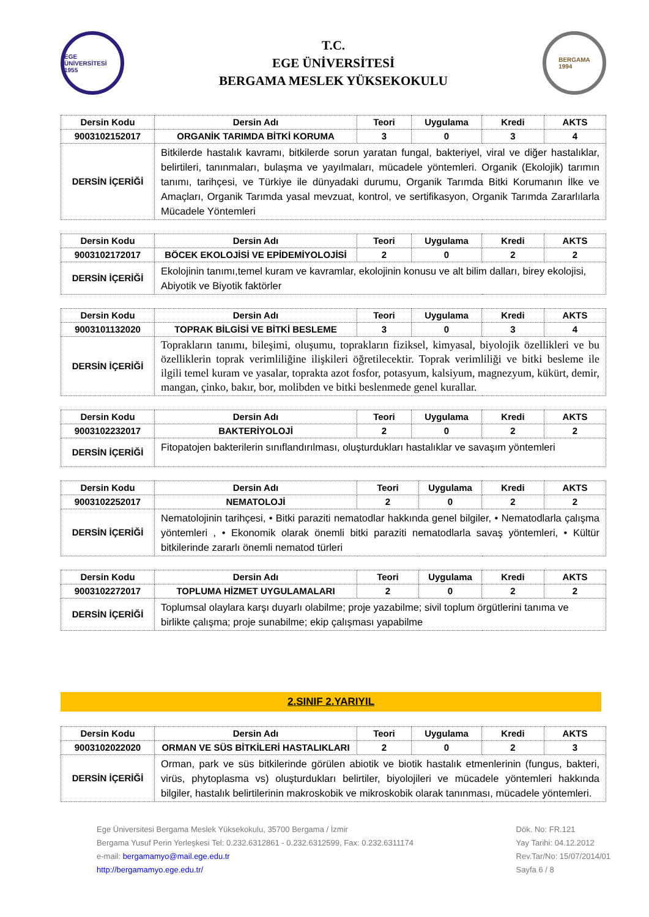EGE ÜNİVERSİTESİ 1955
T.C.
EGE ÜNİVERSİTESİ
BERGAMA MESLEK YÜKSEKOKULU
BERGAMA
1994
| Dersin Kodu | Dersin Adı | Teori | Uygulama | Kredi | AKTS |
| --- | --- | --- | --- | --- | --- |
| 9003102152017 | ORGANİK TARIMDA BİTKİ KORUMA | 3 | 0 | 3 | 4 |
| DERSİN İÇERİĞİ | Bitkilerde hastalık kavramı, bitkilerde sorun yaratan fungal, bakteriyel, viral ve diğer hastalıklar, belirtileri, tanınmaları, bulaşma ve yayılmaları, mücadele yöntemleri. Organik (Ekolojik) tarımın tanımı, tarihçesi, ve Türkiye ile dünyadaki durumu, Organik Tarımda Bitki Korumanın İlke ve Amaçları, Organik Tarımda yasal mevzuat, kontrol, ve sertifikasyon, Organik Tarımda Zararlılarla Mücadele Yöntemleri | | | | |
| Dersin Kodu | Dersin Adı | Teori | Uygulama | Kredi | AKTS |
| --- | --- | --- | --- | --- | --- |
| 9003102172017 | BÖCEK EKOLOJİSİ VE EPİDEMİYOLOJİSİ | 2 | 0 | 2 | 2 |
| DERSİN İÇERİĞİ | Ekolojinin tanımı,temel kuram ve kavramlar, ekolojinin konusu ve alt bilim dalları, birey ekolojisi, Abiyotik ve Biyotik faktörler | | | | |
| Dersin Kodu | Dersin Adı | Teori | Uygulama | Kredi | AKTS |
| --- | --- | --- | --- | --- | --- |
| 9003101132020 | TOPRAK BİLGİSİ VE BİTKİ BESLEME | 3 | 0 | 3 | 4 |
| DERSİN İÇERİĞİ | Toprakların tanımı, bileşimi, oluşumu, toprakların fiziksel, kimyasal, biyolojik özellikleri ve bu özelliklerin toprak verimliliğine ilişkileri öğretilecektir. Toprak verimliliği ve bitki besleme ile ilgili temel kuram ve yasalar, toprakta azot fosfor, potasyum, kalsiyum, magnezyum, kükürt, demir, mangan, çinko, bakır, bor, molibden ve bitki beslenmede genel kurallar. | | | | |
| Dersin Kodu | Dersin Adı | Teori | Uygulama | Kredi | AKTS |
| --- | --- | --- | --- | --- | --- |
| 9003102232017 | BAKTERİYOLOJİ | 2 | 0 | 2 | 2 |
| DERSİN İÇERİĞİ | Fitopatojen bakterilerin sınıflandırılması, oluşturdukları hastalıklar ve savaşım yöntemleri | | | | |
| Dersin Kodu | Dersin Adı | Teori | Uygulama | Kredi | AKTS |
| --- | --- | --- | --- | --- | --- |
| 9003102252017 | NEMATOLOJİ | 2 | 0 | 2 | 2 |
| DERSİN İÇERİĞİ | Nematolojinin tarihçesi, • Bitki paraziti nematodlar hakkında genel bilgiler, • Nematodlarla çalışma yöntemleri , • Ekonomik olarak önemli bitki paraziti nematodlarla savaş yöntemleri, • Kültür bitkilerinde zararlı önemli nematod türleri | | | | |
| Dersin Kodu | Dersin Adı | Teori | Uygulama | Kredi | AKTS |
| --- | --- | --- | --- | --- | --- |
| 9003102272017 | TOPLUMA HİZMET UYGULAMALARI | 2 | 0 | 2 | 2 |
| DERSİN İÇERİĞİ | Toplumsal olaylara karşı duyarlı olabilme; proje yazabilme; sivil toplum örgütlerini tanıma ve birlikte çalışma; proje sunabilme; ekip çalışması yapabilme | | | | |
2.SINIF 2.YARIYIL
| Dersin Kodu | Dersin Adı | Teori | Uygulama | Kredi | AKTS |
| --- | --- | --- | --- | --- | --- |
| 9003102022020 | ORMAN VE SÜS BİTKİLERİ HASTALIKLARI | 2 | 0 | 2 | 3 |
| DERSİN İÇERİĞİ | Orman, park ve süs bitkilerinde görülen abiotik ve biotik hastalık etmenlerinin (fungus, bakteri, virüs, phytoplasma vs) oluşturdukları belirtiler, biyolojileri ve mücadele yöntemleri hakkında bilgiler, hastalık belirtilerinin makroskobik ve mikroskobik olarak tanınması, mücadele yöntemleri. | | | | |
Ege Üniversitesi Bergama Meslek Yüksekokulu, 35700 Bergama / İzmir
Bergama Yusuf Perin Yerleşkesi Tel: 0.232.6312861 - 0.232.6312599, Fax: 0.232.6311174
e-mail: bergamamyo@mail.ege.edu.tr
http://bergamamyo.ege.edu.tr/
Dök. No: FR.121
Yay Tarihi: 04.12.2012
Rev.Tar/No: 15/07/2014/01
Sayfa 6 / 8